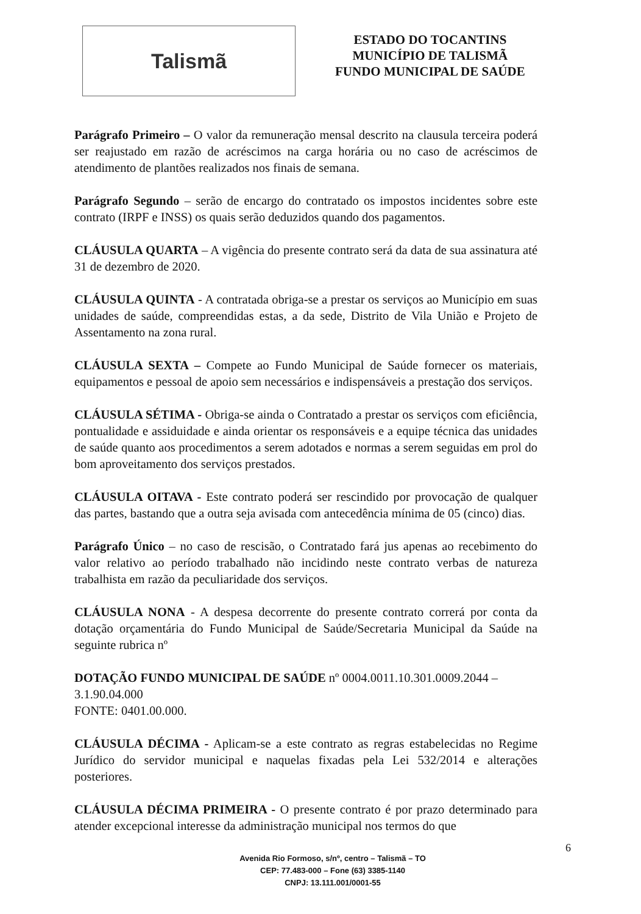Talismã
ESTADO DO TOCANTINS
MUNICÍPIO DE TALISMÃ
FUNDO MUNICIPAL DE SAÚDE
Parágrafo Primeiro – O valor da remuneração mensal descrito na clausula terceira poderá ser reajustado em razão de acréscimos na carga horária ou no caso de acréscimos de atendimento de plantões realizados nos finais de semana.
Parágrafo Segundo – serão de encargo do contratado os impostos incidentes sobre este contrato (IRPF e INSS) os quais serão deduzidos quando dos pagamentos.
CLÁUSULA QUARTA – A vigência do presente contrato será da data de sua assinatura até 31 de dezembro de 2020.
CLÁUSULA QUINTA - A contratada obriga-se a prestar os serviços ao Município em suas unidades de saúde, compreendidas estas, a da sede, Distrito de Vila União e Projeto de Assentamento na zona rural.
CLÁUSULA SEXTA – Compete ao Fundo Municipal de Saúde fornecer os materiais, equipamentos e pessoal de apoio sem necessários e indispensáveis a prestação dos serviços.
CLÁUSULA SÉTIMA - Obriga-se ainda o Contratado a prestar os serviços com eficiência, pontualidade e assiduidade e ainda orientar os responsáveis e a equipe técnica das unidades de saúde quanto aos procedimentos a serem adotados e normas a serem seguidas em prol do bom aproveitamento dos serviços prestados.
CLÁUSULA OITAVA - Este contrato poderá ser rescindido por provocação de qualquer das partes, bastando que a outra seja avisada com antecedência mínima de 05 (cinco) dias.
Parágrafo Único – no caso de rescisão, o Contratado fará jus apenas ao recebimento do valor relativo ao período trabalhado não incidindo neste contrato verbas de natureza trabalhista em razão da peculiaridade dos serviços.
CLÁUSULA NONA - A despesa decorrente do presente contrato correrá por conta da dotação orçamentária do Fundo Municipal de Saúde/Secretaria Municipal da Saúde na seguinte rubrica nº
DOTAÇÃO FUNDO MUNICIPAL DE SAÚDE nº 0004.0011.10.301.0009.2044 –
3.1.90.04.000
FONTE: 0401.00.000.
CLÁUSULA DÉCIMA - Aplicam-se a este contrato as regras estabelecidas no Regime Jurídico do servidor municipal e naquelas fixadas pela Lei 532/2014 e alterações posteriores.
CLÁUSULA DÉCIMA PRIMEIRA - O presente contrato é por prazo determinado para atender excepcional interesse da administração municipal nos termos do que
Avenida Rio Formoso, s/nº, centro – Talismã – TO
CEP: 77.483-000 – Fone (63) 3385-1140
CNPJ: 13.111.001/0001-55
6